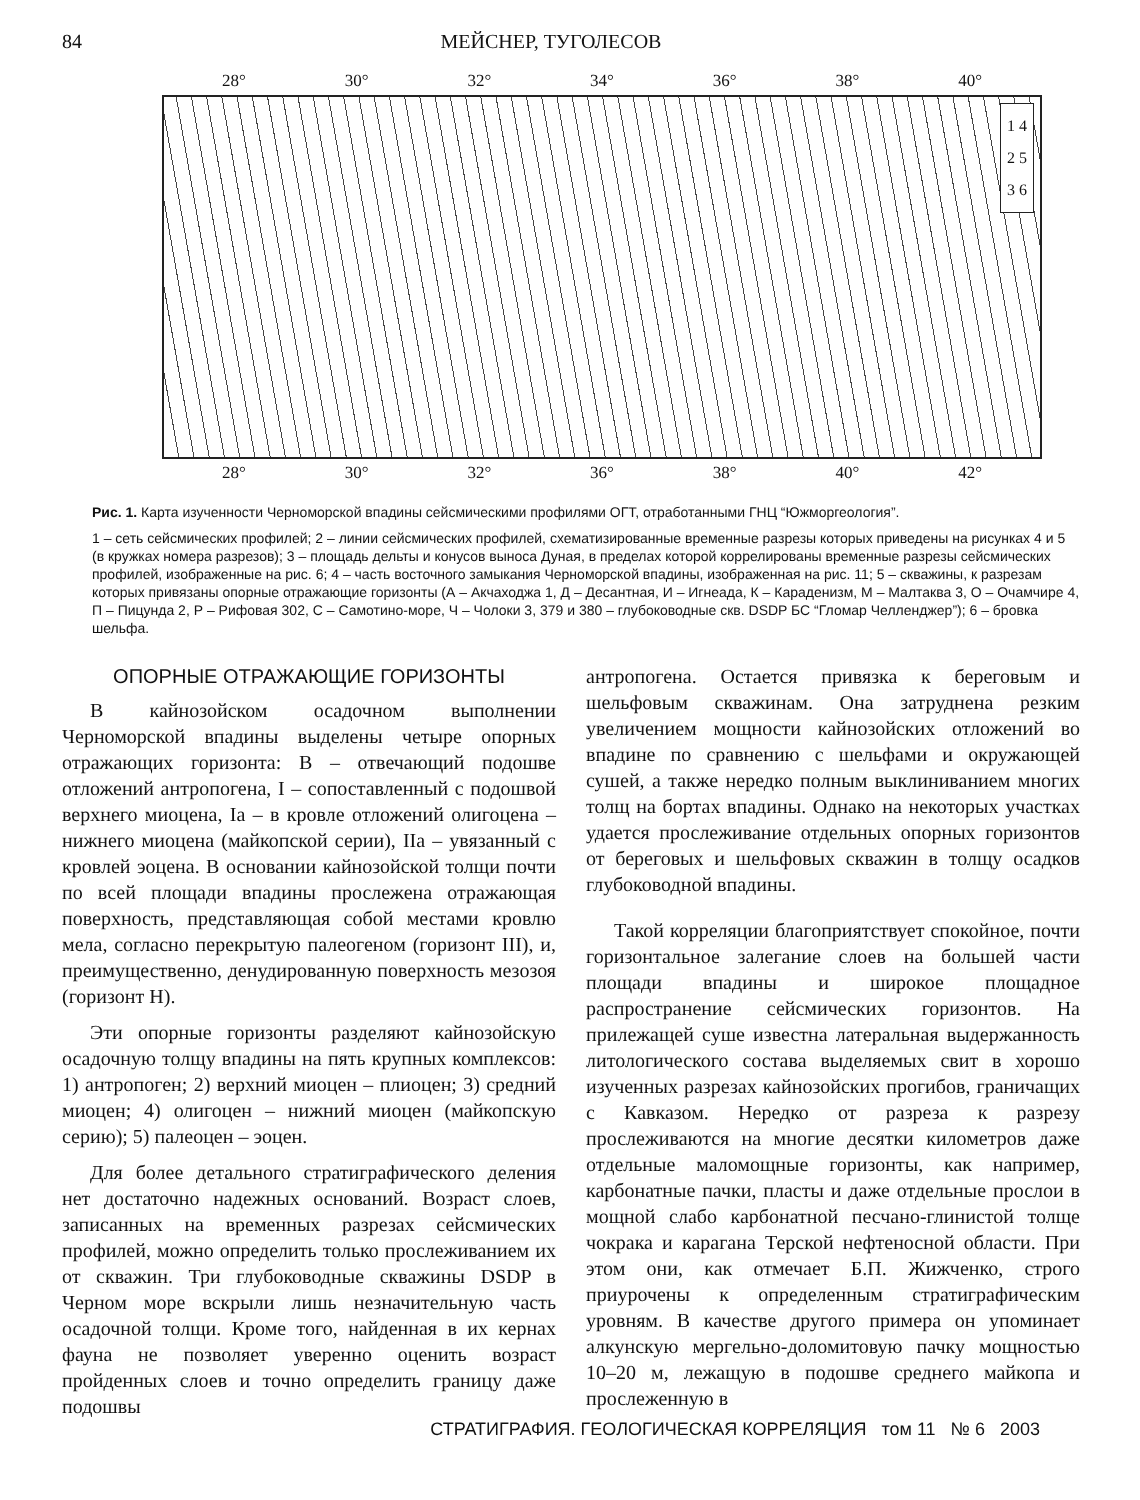84 МЕЙСНЕР, ТУГОЛЕСОВ
28° 30° 32° 34° 36° 38° 40°
1 4
2 5
3 6
28° 30° 32° 36° 38° 40° 42°
Рис. 1. Карта изученности Черноморской впадины сейсмическими профилями ОГТ, отработанными ГНЦ “Южморгеология”.
1 – сеть сейсмических профилей; 2 – линии сейсмических профилей, схематизированные временные разрезы которых приведены на рисунках 4 и 5 (в кружках номера разрезов); 3 – площадь дельты и конусов выноса Дуная, в пределах которой коррелированы временные разрезы сейсмических профилей, изображенные на рис. 6; 4 – часть восточного замыкания Черноморской впадины, изображенная на рис. 11; 5 – скважины, к разрезам которых привязаны опорные отражающие горизонты (А – Акчаходжа 1, Д – Десантная, И – Игнеада, К – Караденизм, М – Малтаква 3, О – Очамчире 4, П – Пицунда 2, Р – Рифовая 302, С – Самотино-море, Ч – Чолоки 3, 379 и 380 – глубоководные скв. DSDP БС “Гломар Челленджер”); 6 – бровка шельфа.
ОПОРНЫЕ ОТРАЖАЮЩИЕ ГОРИЗОНТЫ
В кайнозойском осадочном выполнении Черноморской впадины выделены четыре опорных отражающих горизонта: В – отвечающий подошве отложений антропогена, I – сопоставленный с подошвой верхнего миоцена, Ia – в кровле отложений олигоцена – нижнего миоцена (майкопской серии), IIa – увязанный с кровлей эоцена. В основании кайнозойской толщи почти по всей площади впадины прослежена отражающая поверхность, представляющая собой местами кровлю мела, согласно перекрытую палеогеном (горизонт III), и, преимущественно, денудированную поверхность мезозоя (горизонт Н).
Эти опорные горизонты разделяют кайнозойскую осадочную толщу впадины на пять крупных комплексов: 1) антропоген; 2) верхний миоцен – плиоцен; 3) средний миоцен; 4) олигоцен – нижний миоцен (майкопскую серию); 5) палеоцен – эоцен.
Для более детального стратиграфического деления нет достаточно надежных оснований. Возраст слоев, записанных на временных разрезах сейсмических профилей, можно определить только прослеживанием их от скважин. Три глубоководные скважины DSDP в Черном море вскрыли лишь незначительную часть осадочной толщи. Кроме того, найденная в их кернах фауна не позволяет уверенно оценить возраст пройденных слоев и точно определить границу даже подошвы
антропогена. Остается привязка к береговым и шельфовым скважинам. Она затруднена резким увеличением мощности кайнозойских отложений во впадине по сравнению с шельфами и окружающей сушей, а также нередко полным выклиниванием многих толщ на бортах впадины. Однако на некоторых участках удается прослеживание отдельных опорных горизонтов от береговых и шельфовых скважин в толщу осадков глубоководной впадины.
Такой корреляции благоприятствует спокойное, почти горизонтальное залегание слоев на большей части площади впадины и широкое площадное распространение сейсмических горизонтов. На прилежащей суше известна латеральная выдержанность литологического состава выделяемых свит в хорошо изученных разрезах кайнозойских прогибов, граничащих с Кавказом. Нередко от разреза к разрезу прослеживаются на многие десятки километров даже отдельные маломощные горизонты, как например, карбонатные пачки, пласты и даже отдельные прослои в мощной слабо карбонатной песчано-глинистой толще чокрака и карагана Терской нефтеносной области. При этом они, как отмечает Б.П. Жижченко, строго приурочены к определенным стратиграфическим уровням. В качестве другого примера он упоминает алкунскую мергельно-доломитовую пачку мощностью 10–20 м, лежащую в подошве среднего майкопа и прослеженную в
СТРАТИГРАФИЯ. ГЕОЛОГИЧЕСКАЯ КОРРЕЛЯЦИЯ том 11 № 6 2003